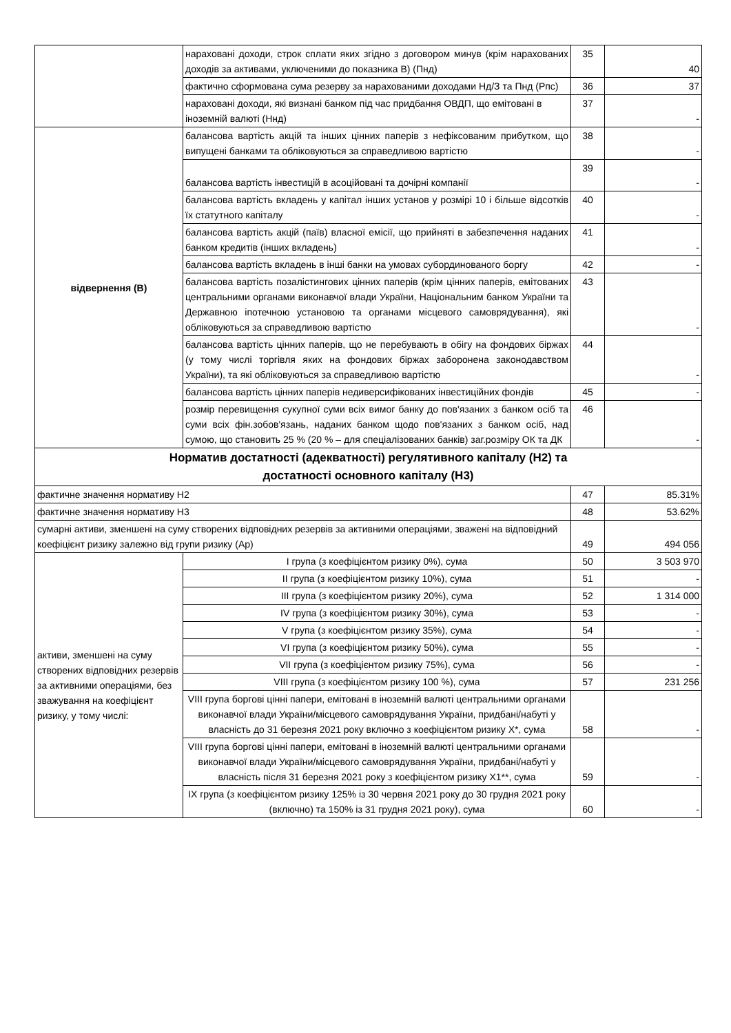| | нараховані доходи, строк сплати яких згідно з договором минув (крім нарахованих доходів за активами, уключеними до показника В) (Пнд) | 35 | 40 |
| | фактично сформована сума резерву за нарахованими доходами Нд/З та Пнд (Рпс) | 36 | 37 |
| | нараховані доходи, які визнані банком під час придбання ОВДП, що емітовані в іноземній валюті (Ннд) | 37 | - |
| відвернення (В) | балансова вартість акцій та інших цінних паперів з нефіксованим прибутком, що випущені банками та обліковуються за справедливою вартістю | 38 | - |
| | балансова вартість інвестицій в асоційовані та дочірні компанії | 39 | - |
| | балансова вартість вкладень у капітал інших установ у розмірі 10 і більше відсотків їх статутного капіталу | 40 | - |
| | балансова вартість акцій (паїв) власної емісії, що прийняті в забезпечення наданих банком кредитів (інших вкладень) | 41 | - |
| | балансова вартість вкладень в інші банки на умовах субординованого боргу | 42 | - |
| | балансова вартість позалістингових цінних паперів (крім цінних паперів, емітованих центральними органами виконавчої влади України, Національним банком України та Державною іпотечною установою та органами місцевого самоврядування), які обліковуються за справедливою вартістю | 43 | - |
| | балансова вартість цінних паперів, що не перебувають в обігу на фондових біржах (у тому числі торгівля яких на фондових біржах заборонена законодавством України), та які обліковуються за справедливою вартістю | 44 | - |
| | балансова вартість цінних паперів недиверсифікованих інвестиційних фондів | 45 | - |
| | розмір перевищення сукупної суми всіх вимог банку до пов'язаних з банком осіб та суми всіх фін.зобов'язань, наданих банком щодо пов'язаних з банком осіб, над сумою, що становить 25 % (20 % – для спеціалізованих банків) заг.розміру ОК та ДК | 46 | - |
| Норматив достатності (адекватності) регулятивного капіталу (Н2) та достатності основного капіталу (Н3) | | | |
| фактичне значення нормативу Н2 | | 47 | 85.31% |
| фактичне значення нормативу Н3 | | 48 | 53.62% |
| сумарні активи, зменшені на суму створених відповідних резервів за активними операціями, зважені на відповідний коефіцієнт ризику залежно від групи ризику (Ар) | | 49 | 494 056 |
| активи, зменшені на суму створених відповідних резервів за активними операціями, без зважування на коефіцієнт ризику, у тому числі: | I група (з коефіцієнтом ризику 0%), сума | 50 | 3 503 970 |
| | II група (з коефіцієнтом ризику 10%), сума | 51 | - |
| | III група (з коефіцієнтом ризику 20%), сума | 52 | 1 314 000 |
| | IV група (з коефіцієнтом ризику 30%), сума | 53 | - |
| | V група (з коефіцієнтом ризику 35%), сума | 54 | - |
| | VI група (з коефіцієнтом ризику 50%), сума | 55 | - |
| | VII група (з коефіцієнтом ризику 75%), сума | 56 | - |
| | VIII група (з коефіцієнтом ризику 100 %), сума | 57 | 231 256 |
| | VIII група боргові цінні папери, емітовані в іноземній валюті центральними органами виконавчої влади України/місцевого самоврядування України, придбані/набуті у власність до 31 березня 2021 року включно з коефіцієнтом ризику Х*, сума | 58 | - |
| | VIII група боргові цінні папери, емітовані в іноземній валюті центральними органами виконавчої влади України/місцевого самоврядування України, придбані/набуті у власність після 31 березня 2021 року з коефіцієнтом ризику Х1**, сума | 59 | - |
| | IX група (з коефіцієнтом ризику 125% із 30 червня 2021 року до 30 грудня 2021 року (включно) та 150% із 31 грудня 2021 року), сума | 60 | - |